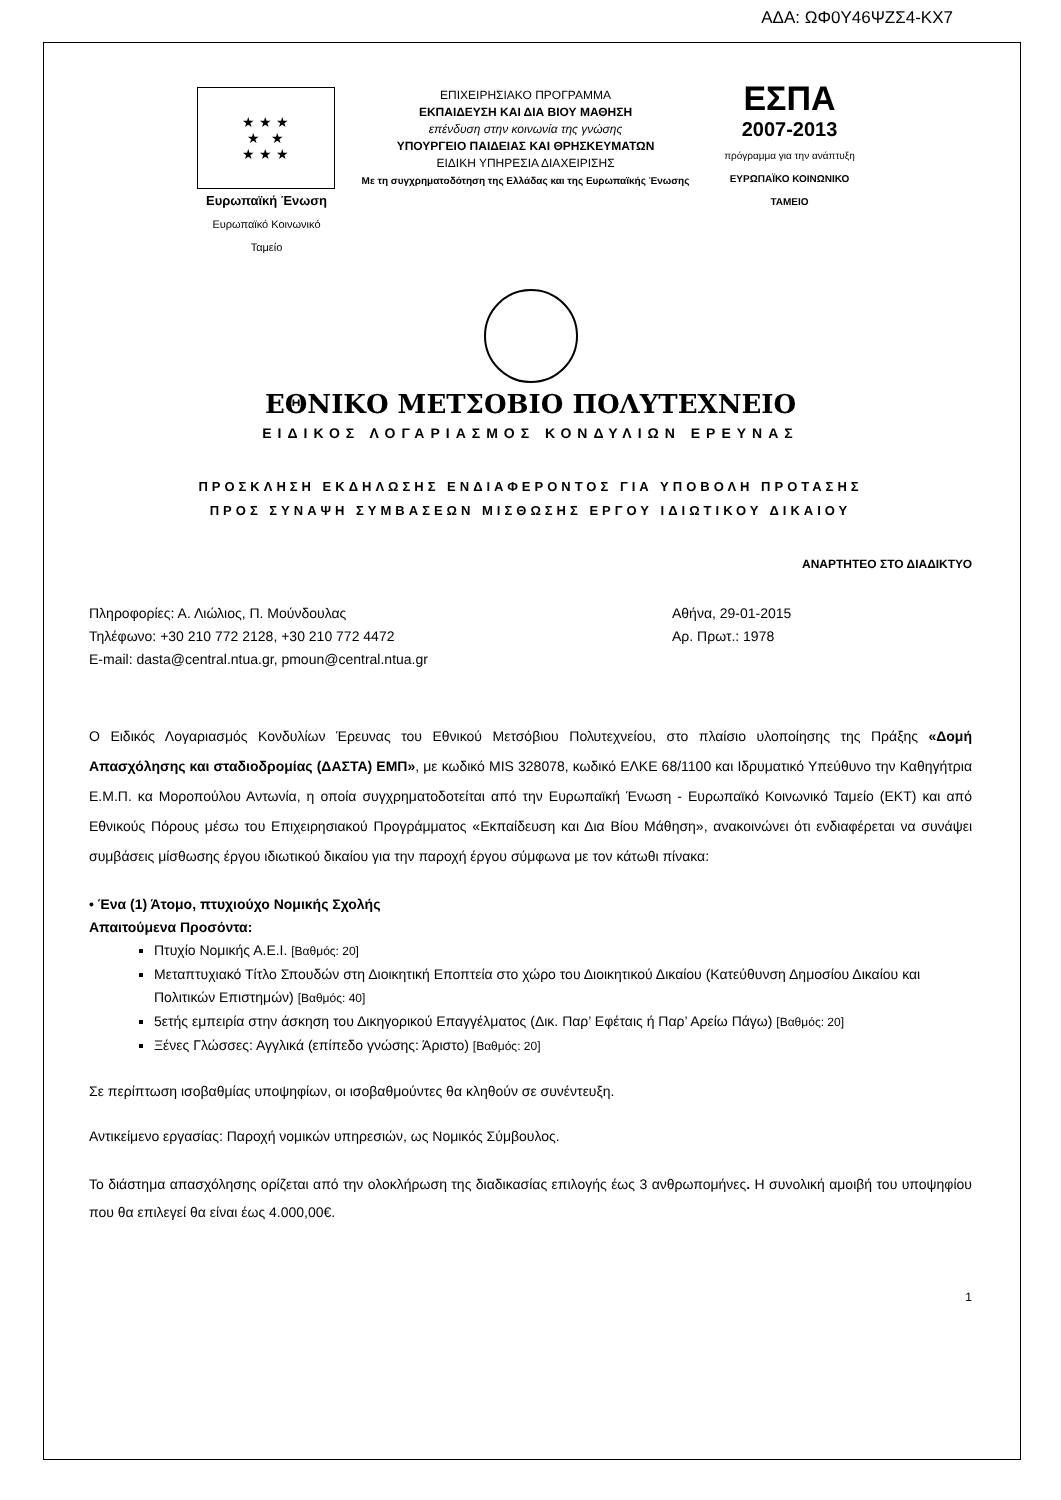ΑΔΑ: ΩΦ0Υ46ΨΖΣ4-ΚΧ7
★ ★ ★
★ ★
★ ★ ★
Ευρωπαϊκή Ένωση
Ευρωπαϊκό Κοινωνικό Ταμείο
ΕΠΙΧΕΙΡΗΣΙΑΚΟ ΠΡΟΓΡΑΜΜΑ
ΕΚΠΑΙΔΕΥΣΗ ΚΑΙ ΔΙΑ ΒΙΟΥ ΜΑΘΗΣΗ
επένδυση στην κοινωνία της γνώσης
ΥΠΟΥΡΓΕΙΟ ΠΑΙΔΕΙΑΣ ΚΑΙ ΘΡΗΣΚΕΥΜΑΤΩΝ
ΕΙΔΙΚΗ ΥΠΗΡΕΣΙΑ ΔΙΑΧΕΙΡΙΣΗΣ
Με τη συγχρηματοδότηση της Ελλάδας και της Ευρωπαϊκής Ένωσης
ΕΣΠΑ
2007-2013
πρόγραμμα για την ανάπτυξη
ΕΥΡΩΠΑΪΚΟ ΚΟΙΝΩΝΙΚΟ ΤΑΜΕΙΟ
ΕΘΝΙΚΟ ΜΕΤΣΟΒΙΟ ΠΟΛΥΤΕΧΝΕΙΟ
ΕΙΔΙΚΟΣ ΛΟΓΑΡΙΑΣΜΟΣ ΚΟΝΔΥΛΙΩΝ ΕΡΕΥΝΑΣ
ΠΡΟΣΚΛΗΣΗ ΕΚΔΗΛΩΣΗΣ ΕΝΔΙΑΦΕΡΟΝΤΟΣ ΓΙΑ ΥΠΟΒΟΛΗ ΠΡΟΤΑΣΗΣ
ΠΡΟΣ ΣΥΝΑΨΗ ΣΥΜΒΑΣΕΩΝ ΜΙΣΘΩΣΗΣ ΕΡΓΟΥ ΙΔΙΩΤΙΚΟΥ ΔΙΚΑΙΟΥ
ΑΝΑΡΤΗΤΕΟ ΣΤΟ ΔΙΑΔΙΚΤΥΟ
Πληροφορίες: Α. Λιώλιος, Π. Μούνδουλας
Τηλέφωνο: +30 210 772 2128, +30 210 772 4472
E-mail: dasta@central.ntua.gr, pmoun@central.ntua.gr
Αθήνα, 29-01-2015
Αρ. Πρωτ.: 1978
Ο Ειδικός Λογαριασμός Κονδυλίων Έρευνας του Εθνικού Μετσόβιου Πολυτεχνείου, στο πλαίσιο υλοποίησης της Πράξης «Δομή Απασχόλησης και σταδιοδρομίας (ΔΑΣΤΑ) ΕΜΠ», με κωδικό MIS 328078, κωδικό ΕΛΚΕ 68/1100 και Ιδρυματικό Υπεύθυνο την Καθηγήτρια Ε.Μ.Π. κα Μοροπούλου Αντωνία, η οποία συγχρηματοδοτείται από την Ευρωπαϊκή Ένωση - Ευρωπαϊκό Κοινωνικό Ταμείο (ΕΚΤ) και από Εθνικούς Πόρους μέσω του Επιχειρησιακού Προγράμματος «Εκπαίδευση και Δια Βίου Μάθηση», ανακοινώνει ότι ενδιαφέρεται να συνάψει συμβάσεις μίσθωσης έργου ιδιωτικού δικαίου για την παροχή έργου σύμφωνα με τον κάτωθι πίνακα:
• Ένα (1) Άτομο, πτυχιούχο Νομικής Σχολής
Απαιτούμενα Προσόντα:
Πτυχίο Νομικής Α.Ε.Ι. [Βαθμός: 20]
Μεταπτυχιακό Τίτλο Σπουδών στη Διοικητική Εποπτεία στο χώρο του Διοικητικού Δικαίου (Κατεύθυνση Δημοσίου Δικαίου και Πολιτικών Επιστημών) [Βαθμός: 40]
5ετής εμπειρία στην άσκηση του Δικηγορικού Επαγγέλματος (Δικ. Παρ’ Εφέταις ή Παρ’ Αρείω Πάγω) [Βαθμός: 20]
Ξένες Γλώσσες: Αγγλικά (επίπεδο γνώσης: Άριστο) [Βαθμός: 20]
Σε περίπτωση ισοβαθμίας υποψηφίων, οι ισοβαθμούντες θα κληθούν σε συνέντευξη.
Αντικείμενο εργασίας: Παροχή νομικών υπηρεσιών, ως Νομικός Σύμβουλος.
Το διάστημα απασχόλησης ορίζεται από την ολοκλήρωση της διαδικασίας επιλογής έως 3 ανθρωπομήνες. Η συνολική αμοιβή του υποψηφίου που θα επιλεγεί θα είναι έως 4.000,00€.
1